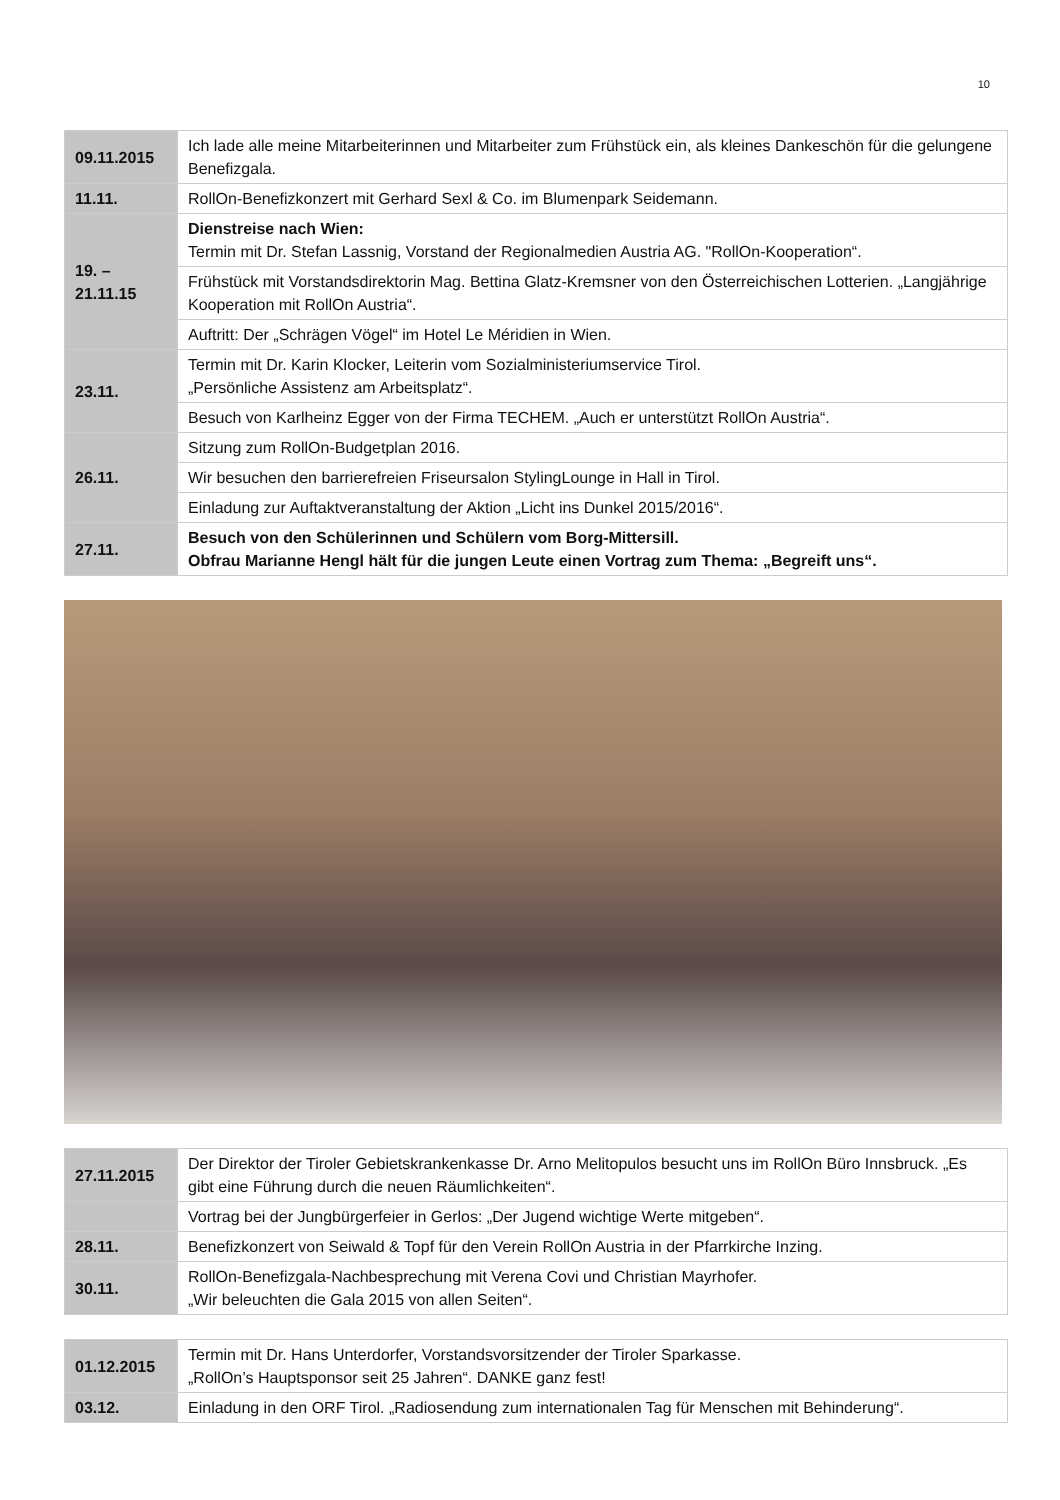10
| 09.11.2015 | Ich lade alle meine Mitarbeiterinnen und Mitarbeiter zum Frühstück ein, als kleines Dankeschön für die gelungene Benefizgala. |
| 11.11. | RollOn-Benefizkonzert mit Gerhard Sexl & Co. im Blumenpark Seidemann. |
| 19. – 21.11.15 | Dienstreise nach Wien: Termin mit Dr. Stefan Lassnig, Vorstand der Regionalmedien Austria AG. "RollOn-Kooperation“. |
| | Frühstück mit Vorstandsdirektorin Mag. Bettina Glatz-Kremsner von den Österreichischen Lotterien. „Langjährige Kooperation mit RollOn Austria“. |
| | Auftritt: Der „Schrägen Vögel“ im Hotel Le Méridien in Wien. |
| 23.11. | Termin mit Dr. Karin Klocker, Leiterin vom Sozialministeriumservice Tirol. „Persönliche Assistenz am Arbeitsplatz“. |
| | Besuch von Karlheinz Egger von der Firma TECHEM. „Auch er unterstützt RollOn Austria“. |
| 26.11. | Sitzung zum RollOn-Budgetplan 2016. |
| | Wir besuchen den barrierefreien Friseursalon StylingLounge in Hall in Tirol. |
| | Einladung zur Auftaktveranstaltung der Aktion „Licht ins Dunkel 2015/2016“. |
| 27.11. | Besuch von den Schülerinnen und Schülern vom Borg-Mittersill. Obfrau Marianne Hengl hält für die jungen Leute einen Vortrag zum Thema: „Begreift uns“. |
| 27.11.2015 | Der Direktor der Tiroler Gebietskrankenkasse Dr. Arno Melitopulos besucht uns im RollOn Büro Innsbruck. „Es gibt eine Führung durch die neuen Räumlichkeiten“. |
| | Vortrag bei der Jungbürgerfeier in Gerlos: „Der Jugend wichtige Werte mitgeben“. |
| 28.11. | Benefizkonzert von Seiwald & Topf für den Verein RollOn Austria in der Pfarrkirche Inzing. |
| 30.11. | RollOn-Benefizgala-Nachbesprechung mit Verena Covi und Christian Mayrhofer. „Wir beleuchten die Gala 2015 von allen Seiten“. |
| 01.12.2015 | Termin mit Dr. Hans Unterdorfer, Vorstandsvorsitzender der Tiroler Sparkasse. „RollOn’s Hauptsponsor seit 25 Jahren“. DANKE ganz fest! |
| 03.12. | Einladung in den ORF Tirol. „Radiosendung zum internationalen Tag für Menschen mit Behinderung“. |